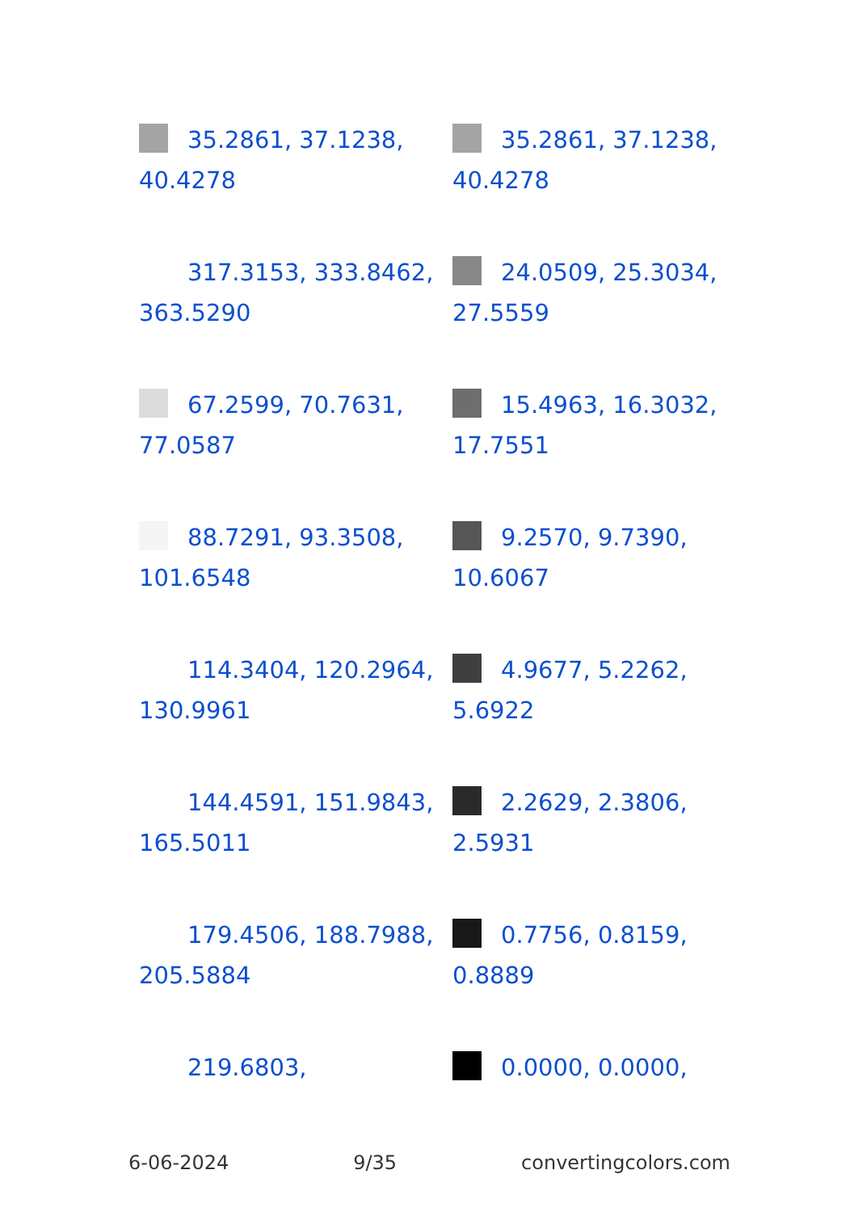35.2861, 37.1238, 40.4278
35.2861, 37.1238, 40.4278
317.3153, 333.8462, 363.5290
24.0509, 25.3034, 27.5559
67.2599, 70.7631, 77.0587
15.4963, 16.3032, 17.7551
88.7291, 93.3508, 101.6548
9.2570, 9.7390, 10.6067
114.3404, 120.2964, 130.9961
4.9677, 5.2262, 5.6922
144.4591, 151.9843, 165.5011
2.2629, 2.3806, 2.5931
179.4506, 188.7988, 205.5884
0.7756, 0.8159, 0.8889
219.6803,
0.0000, 0.0000,
6-06-2024 9/35 convertingcolors.com